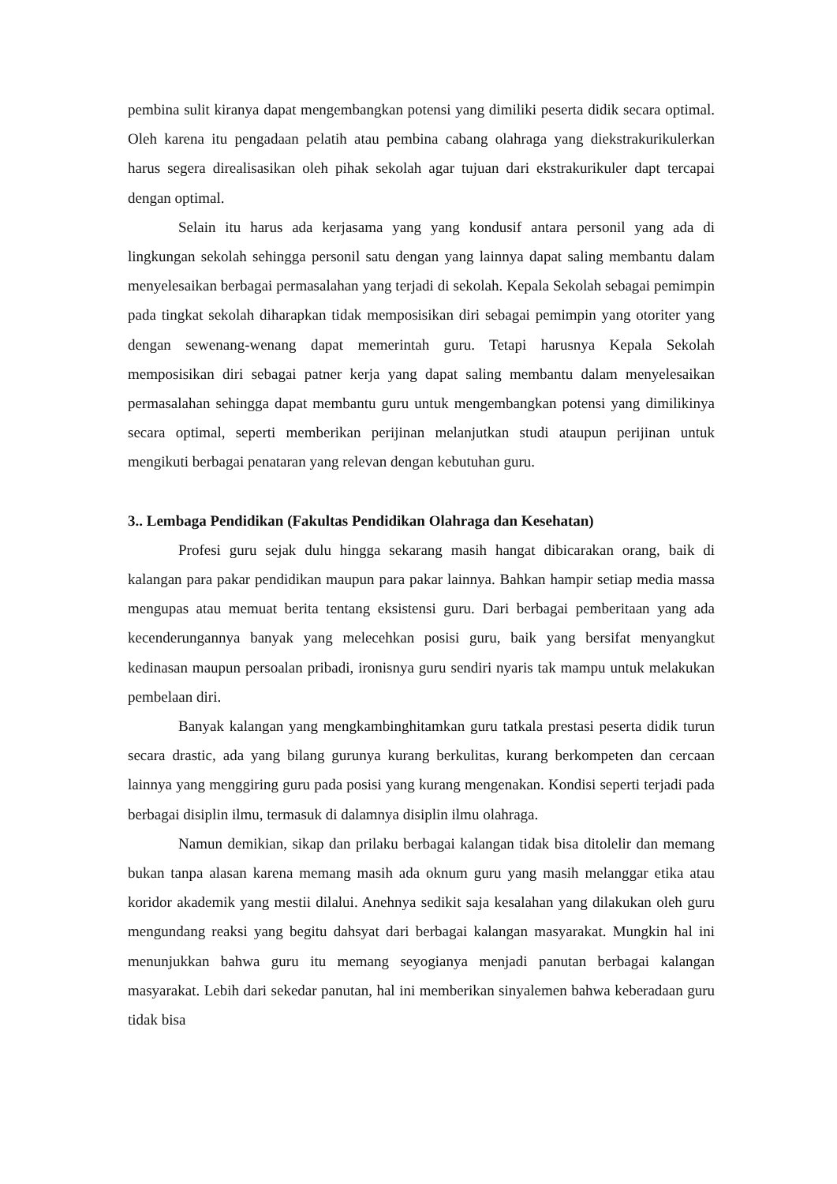pembina sulit kiranya dapat mengembangkan potensi yang dimiliki peserta didik secara optimal. Oleh karena itu pengadaan pelatih atau pembina cabang olahraga yang diekstrakurikulerkan harus segera direalisasikan oleh pihak sekolah agar tujuan dari ekstrakurikuler dapt tercapai dengan optimal.
Selain itu harus ada kerjasama yang yang kondusif antara personil yang ada di lingkungan sekolah sehingga personil satu dengan yang lainnya dapat saling membantu dalam menyelesaikan berbagai permasalahan yang terjadi di sekolah. Kepala Sekolah sebagai pemimpin pada tingkat sekolah diharapkan tidak memposisikan diri sebagai pemimpin yang otoriter yang dengan sewenang-wenang dapat memerintah guru. Tetapi harusnya Kepala Sekolah memposisikan diri sebagai patner kerja yang dapat saling membantu dalam menyelesaikan permasalahan sehingga dapat membantu guru untuk mengembangkan potensi yang dimilikinya secara optimal, seperti memberikan perijinan melanjutkan studi ataupun perijinan untuk mengikuti berbagai penataran yang relevan dengan kebutuhan guru.
3.. Lembaga Pendidikan (Fakultas Pendidikan Olahraga dan Kesehatan)
Profesi guru sejak dulu hingga sekarang masih hangat dibicarakan orang, baik di kalangan para pakar pendidikan maupun para pakar lainnya. Bahkan hampir setiap media massa mengupas atau memuat berita tentang eksistensi guru. Dari berbagai pemberitaan yang ada kecenderungannya banyak yang melecehkan posisi guru, baik yang bersifat menyangkut kedinasan maupun persoalan pribadi, ironisnya guru sendiri nyaris tak mampu untuk melakukan pembelaan diri.
Banyak kalangan yang mengkambinghitamkan guru tatkala prestasi peserta didik turun secara drastic, ada yang bilang gurunya kurang berkulitas, kurang berkompeten dan cercaan lainnya yang menggiring guru pada posisi yang kurang mengenakan. Kondisi seperti terjadi pada berbagai disiplin ilmu, termasuk di dalamnya disiplin ilmu olahraga.
Namun demikian, sikap dan prilaku berbagai kalangan tidak bisa ditolelir dan memang bukan tanpa alasan karena memang masih ada oknum guru yang masih melanggar etika atau koridor akademik yang mestii dilalui. Anehnya sedikit saja kesalahan yang dilakukan oleh guru mengundang reaksi yang begitu dahsyat dari berbagai kalangan masyarakat. Mungkin hal ini menunjukkan bahwa guru itu memang seyogianya menjadi panutan berbagai kalangan masyarakat. Lebih dari sekedar panutan, hal ini memberikan sinyalemen bahwa keberadaan guru tidak bisa